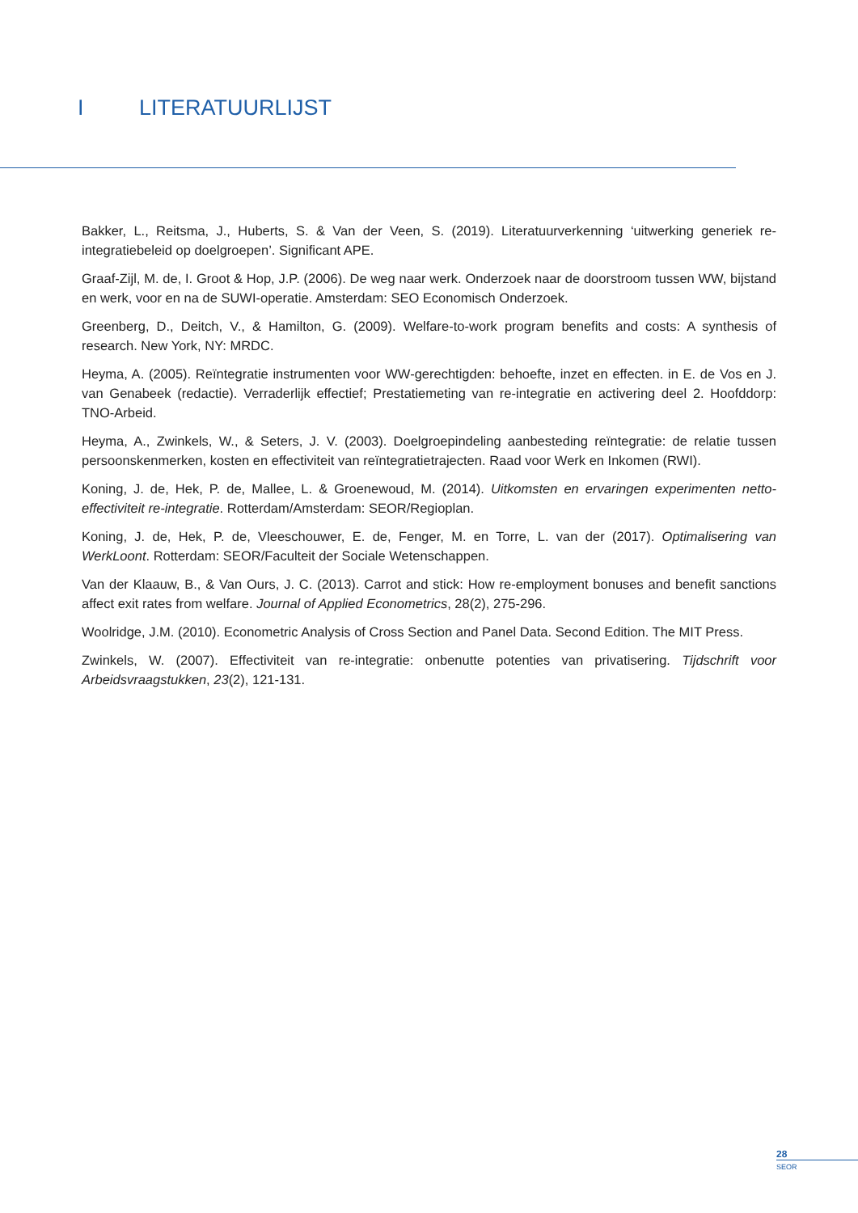I LITERATUURLIJST
Bakker, L., Reitsma, J., Huberts, S. & Van der Veen, S. (2019). Literatuurverkenning ‘uitwerking generiek re-integratiebeleid op doelgroepen’. Significant APE.
Graaf-Zijl, M. de, I. Groot & Hop, J.P. (2006). De weg naar werk. Onderzoek naar de doorstroom tussen WW, bijstand en werk, voor en na de SUWI-operatie. Amsterdam: SEO Economisch Onderzoek.
Greenberg, D., Deitch, V., & Hamilton, G. (2009). Welfare-to-work program benefits and costs: A synthesis of research. New York, NY: MRDC.
Heyma, A. (2005). Reïntegratie instrumenten voor WW-gerechtigden: behoefte, inzet en effecten. in E. de Vos en J. van Genabeek (redactie). Verraderlijk effectief; Prestatiemeting van re-integratie en activering deel 2. Hoofddorp: TNO-Arbeid.
Heyma, A., Zwinkels, W., & Seters, J. V. (2003). Doelgroepindeling aanbesteding reïntegratie: de relatie tussen persoonskenmerken, kosten en effectiviteit van reïntegratietrajecten. Raad voor Werk en Inkomen (RWI).
Koning, J. de, Hek, P. de, Mallee, L. & Groenewoud, M. (2014). Uitkomsten en ervaringen experimenten netto-effectiviteit re-integratie. Rotterdam/Amsterdam: SEOR/Regioplan.
Koning, J. de, Hek, P. de, Vleeschouwer, E. de, Fenger, M. en Torre, L. van der (2017). Optimalisering van WerkLoont. Rotterdam: SEOR/Faculteit der Sociale Wetenschappen.
Van der Klaauw, B., & Van Ours, J. C. (2013). Carrot and stick: How re-employment bonuses and benefit sanctions affect exit rates from welfare. Journal of Applied Econometrics, 28(2), 275-296.
Woolridge, J.M. (2010). Econometric Analysis of Cross Section and Panel Data. Second Edition. The MIT Press.
Zwinkels, W. (2007). Effectiviteit van re-integratie: onbenutte potenties van privatisering. Tijdschrift voor Arbeidsvraagstukken, 23(2), 121-131.
28
SEOR